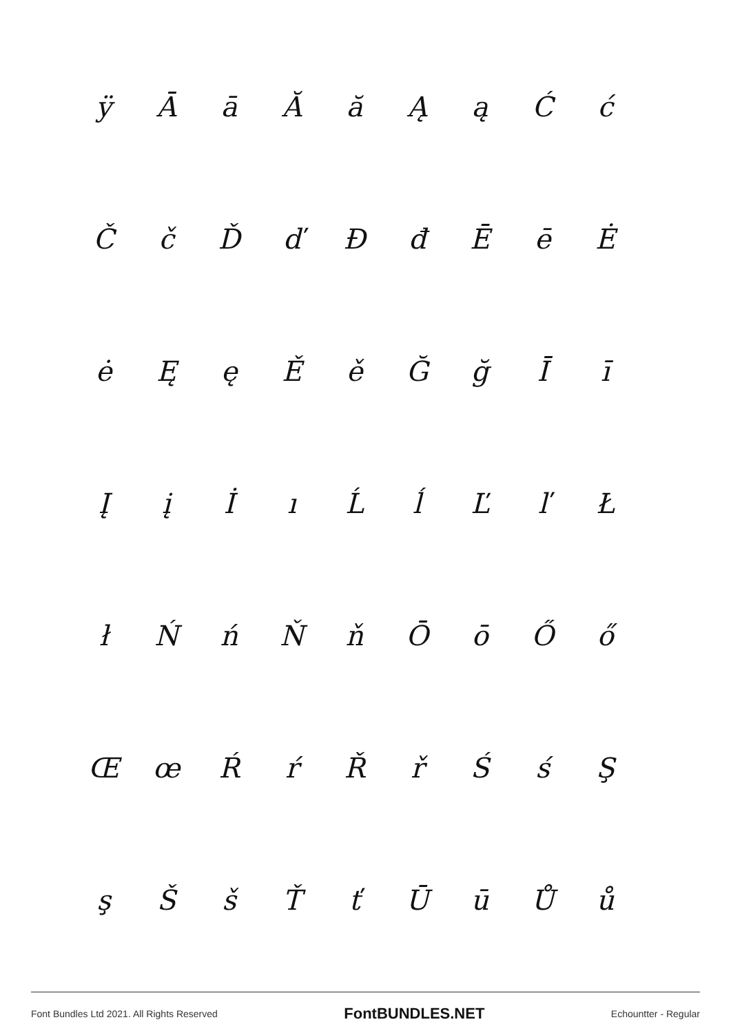ÿĀāĂăĄąĆć
ČčĎďĐđĒēĖ
ėĘęĚěĞğĪī
ĮįİıĹĺĽľŁ
łŃńŇňŌōŐő
ŒœŔŕŘřŚśŞ
şŠšŤťŪūŮů
Font Bundles Ltd 2021. All Rights Reserved FontBUNDLES.NET Echountter - Regular